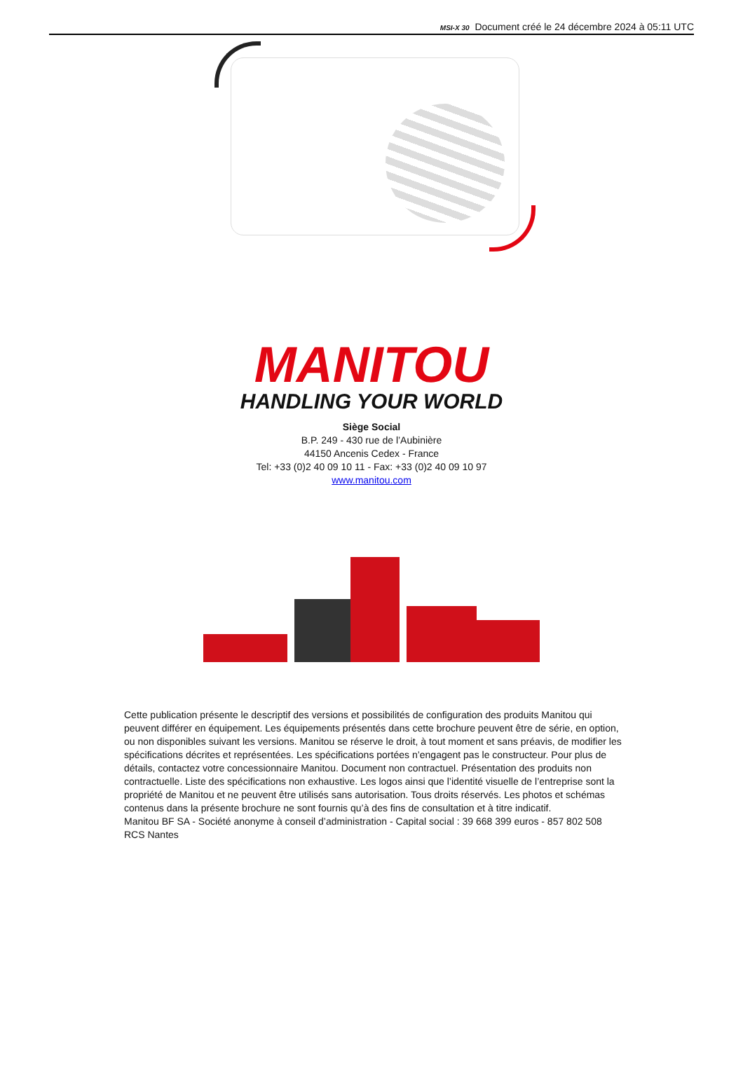MSI-X 30 Document créé le 24 décembre 2024 à 05:11 UTC
MANITOU
HANDLING YOUR WORLD
Siège Social
B.P. 249 - 430 rue de l’Aubinière
44150 Ancenis Cedex - France
Tel: +33 (0)2 40 09 10 11 - Fax: +33 (0)2 40 09 10 97
www.manitou.com
Cette publication présente le descriptif des versions et possibilités de configuration des produits Manitou qui peuvent différer en équipement. Les équipements présentés dans cette brochure peuvent être de série, en option, ou non disponibles suivant les versions. Manitou se réserve le droit, à tout moment et sans préavis, de modifier les spécifications décrites et représentées. Les spécifications portées n’engagent pas le constructeur. Pour plus de détails, contactez votre concessionnaire Manitou. Document non contractuel. Présentation des produits non contractuelle. Liste des spécifications non exhaustive. Les logos ainsi que l’identité visuelle de l’entreprise sont la propriété de Manitou et ne peuvent être utilisés sans autorisation. Tous droits réservés. Les photos et schémas contenus dans la présente brochure ne sont fournis qu’à des fins de consultation et à titre indicatif.
Manitou BF SA - Société anonyme à conseil d’administration - Capital social : 39 668 399 euros - 857 802 508 RCS Nantes